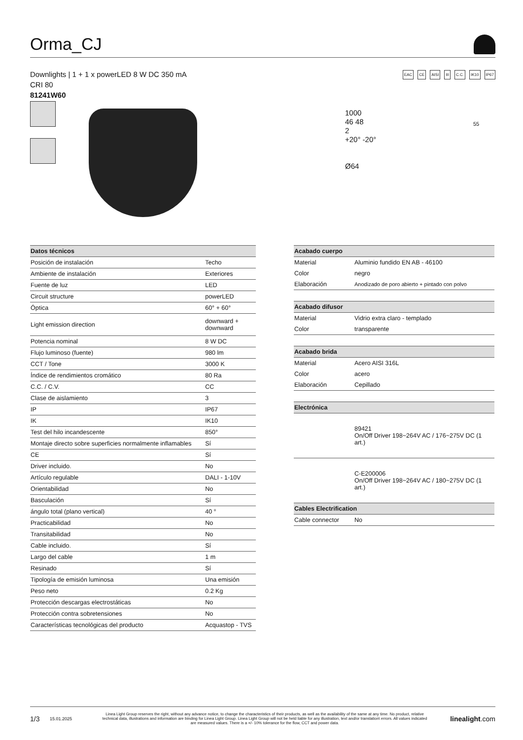Orma_CJ
Downlights | 1 + 1 x powerLED 8 W DC 350 mA
CRI 80
81241W60
EAC CE AISI III C.C. IK10 IP67
1000
46 48
2
+20° -20°
Ø64
55
| Datos técnicos | |
| --- | --- |
| Posición de instalación | Techo |
| Ambiente de instalación | Exteriores |
| Fuente de luz | LED |
| Circuit structure | powerLED |
| Óptica | 60° + 60° |
| Light emission direction | downward + downward |
| Potencia nominal | 8 W DC |
| Flujo luminoso (fuente) | 980 lm |
| CCT / Tone | 3000 K |
| Índice de rendimientos cromático | 80 Ra |
| C.C. / C.V. | CC |
| Clase de aislamiento | 3 |
| IP | IP67 |
| IK | IK10 |
| Test del hilo incandescente | 850° |
| Montaje directo sobre superficies normalmente inflamables | Sí |
| CE | Sí |
| Driver incluido. | No |
| Artículo regulable | DALI - 1-10V |
| Orientabilidad | No |
| Basculación | Sí |
| ángulo total (plano vertical) | 40 ° |
| Practicabilidad | No |
| Transitabilidad | No |
| Cable incluido. | Sí |
| Largo del cable | 1 m |
| Resinado | Sí |
| Tipología de emisión luminosa | Una emisión |
| Peso neto | 0.2 Kg |
| Protección descargas electrostáticas | No |
| Protección contra sobretensiones | No |
| Características tecnológicas del producto | Acquastop - TVS |
| Acabado cuerpo | |
| --- | --- |
| Material | Aluminio fundido EN AB - 46100 |
| Color | negro |
| Elaboración | Anodizado de poro abierto + pintado con polvo |
| Acabado difusor | |
| Material | Vidrio extra claro - templado |
| Color | transparente |
| Acabado brida | |
| Material | Acero AISI 316L |
| Color | acero |
| Elaboración | Cepillado |
| Electrónica | |
| | 89421 On/Off Driver 198~264V AC / 176~275V DC (1 art.) |
| | C-E200006 On/Off Driver 198~264V AC / 180~275V DC (1 art.) |
| Cables Electrification | |
| Cable connector | No |
1/3 15.01.2025 Linea Light Group reserves the right, without any advance notice, to change the characteristics of their products, as well as the availability of the same at any time. No product, relative technical data, illustrations and information are binding for Linea Light Group. Linea Light Group will not be held liable for any illustration, text and/or translation\ errors. All values indicated are measured values. There is a +/- 10% tolerance for the flow, CCT and power data. linealight.com